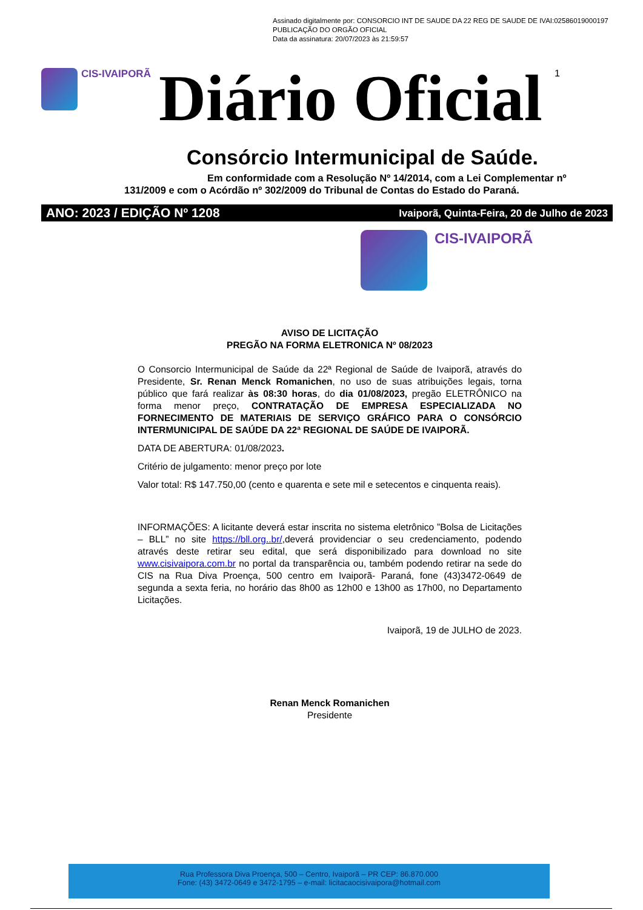Assinado digitalmente por: CONSORCIO INT DE SAUDE DA 22 REG DE SAUDE DE IVAI:02586019000197
PUBLICAÇÃO DO ORGÃO OFICIAL
Data da assinatura: 20/07/2023 às 21:59:57
CIS-IVAIPORÃ
Diário Oficial
1
Consórcio Intermunicipal de Saúde.
Em conformidade com a Resolução Nº 14/2014, com a Lei Complementar nº
131/2009 e com o Acórdão nº 302/2009 do Tribunal de Contas do Estado do Paraná.
ANO: 2023 / EDIÇÃO Nº 1208 Ivaiporã, Quinta-Feira, 20 de Julho de 2023
CIS-IVAIPORÃ
AVISO DE LICITAÇÃO
PREGÃO NA FORMA ELETRONICA Nº 08/2023
O Consorcio Intermunicipal de Saúde da 22ª Regional de Saúde de Ivaiporã, através do Presidente, Sr. Renan Menck Romanichen, no uso de suas atribuições legais, torna público que fará realizar às 08:30 horas, do dia 01/08/2023, pregão ELETRÔNICO na forma menor preço, CONTRATAÇÃO DE EMPRESA ESPECIALIZADA NO FORNECIMENTO DE MATERIAIS DE SERVIÇO GRÁFICO PARA O CONSÓRCIO INTERMUNICIPAL DE SAÚDE DA 22ª REGIONAL DE SAÚDE DE IVAIPORÃ.
DATA DE ABERTURA: 01/08/2023.
Critério de julgamento: menor preço por lote
Valor total: R$ 147.750,00 (cento e quarenta e sete mil e setecentos e cinquenta reais).
INFORMAÇÕES: A licitante deverá estar inscrita no sistema eletrônico ”Bolsa de Licitações – BLL” no site https://bll.org..br/,deverá providenciar o seu credenciamento, podendo através deste retirar seu edital, que será disponibilizado para download no site www.cisivaipora.com.br no portal da transparência ou, também podendo retirar na sede do CIS na Rua Diva Proença, 500 centro em Ivaiporã- Paraná, fone (43)3472-0649 de segunda a sexta feria, no horário das 8h00 as 12h00 e 13h00 as 17h00, no Departamento Licitações.
Ivaiporã, 19 de JULHO de 2023.
Renan Menck Romanichen
Presidente
Rua Professora Diva Proença, 500 – Centro, Ivaiporã – PR CEP: 86.870.000
Fone: (43) 3472-0649 e 3472-1795 – e-mail: licitacaocisivaipora@hotmail.com